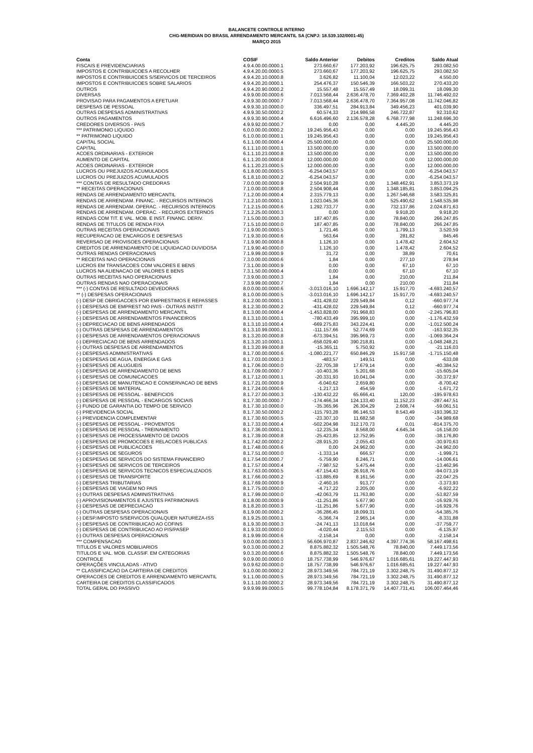BALANCETE CONTROLE INTERNO
CHG-MERIDIAN DO BRASIL ARRENDAMENTO MERCANTIL SA (CNPJ: 18.539.102/0001-45)
MARÇO 2015
| Conta | COSIF | Saldo Anterior | Debitos | Creditos | Saldo Atual |
| --- | --- | --- | --- | --- | --- |
| FISCAIS E PREVIDENCIARIAS | 4.9.4.00.00.0000.1 | 273.660,67 | 177.203,92 | 196.625,75 | 293.082,50 |
| IMPOSTOS E CONTRIBUICOES A RECOLHER | 4.9.4.20.00.0000.5 | 273.660,67 | 177.203,92 | 196.625,75 | 293.082,50 |
| IMPOSTOS E CONTRIBUICOES S/SERVICOS DE TERCEIROS | 4.9.4.20.10.0000.8 | 3.626,82 | 11.100,04 | 12.023,22 | 4.550,00 |
| IMPOSTOS E CONTRIBUICOES SOBRE SALARIOS | 4.9.4.20.20.0000.1 | 254.476,37 | 150.546,39 | 166.503,22 | 270.433,20 |
| OUTROS | 4.9.4.20.90.0000.2 | 15.557,48 | 15.557,49 | 18.099,31 | 18.099,30 |
| DIVERSAS | 4.9.9.00.00.0000.6 | 7.013.568,44 | 2.636.478,70 | 7.369.402,28 | 11.746.492,02 |
| PROVISAO PARA PAGAMENTOS A EFETUAR | 4.9.9.30.00.0000.7 | 7.013.568,44 | 2.636.478,70 | 7.364.957,08 | 11.742.046,82 |
| DESPESAS DE PESSOAL | 4.9.9.30.10.0000.0 | 336.497,51 | 284.913,84 | 349.456,23 | 401.039,90 |
| OUTRAS DESPESAS ADMINISTRATIVAS | 4.9.9.30.50.0000.2 | 60.574,33 | 214.986,58 | 246.722,87 | 92.310,62 |
| OUTROS PAGAMENTOS | 4.9.9.30.90.0000.4 | 6.616.496,60 | 2.136.578,28 | 6.768.777,98 | 11.248.696,30 |
| CREDORES DIVERSOS - PAIS | 4.9.9.92.00.0000.7 | 0,00 | 0,00 | 4.445,20 | 4.445,20 |
| *** PATRIMONIO LIQUIDO | 6.0.0.00.00.0000.2 | 19.245.956,43 | 0,00 | 0,00 | 19.245.956,43 |
| ** PATRIMONIO LIQUIDO | 6.1.0.00.00.0000.1 | 19.245.956,43 | 0,00 | 0,00 | 19.245.956,43 |
| CAPITAL SOCIAL | 6.1.1.00.00.0000.4 | 25.500.000,00 | 0,00 | 0,00 | 25.500.000,00 |
| CAPITAL | 6.1.1.10.00.0000.1 | 13.500.000,00 | 0,00 | 0,00 | 13.500.000,00 |
| ACOES ORDINARIAS - EXTERIOR | 6.1.1.10.23.0000.8 | 13.500.000,00 | 0,00 | 0,00 | 13.500.000,00 |
| AUMENTO DE CAPITAL | 6.1.1.20.00.0000.8 | 12.000.000,00 | 0,00 | 0,00 | 12.000.000,00 |
| ACOES ORDINARIAS - EXTERIOR | 6.1.1.20.23.0000.5 | 12.000.000,00 | 0,00 | 0,00 | 12.000.000,00 |
| LUCROS OU PREJUIZOS ACUMULADOS | 6.1.8.00.00.0000.5 | -6.254.043,57 | 0,00 | 0,00 | -6.254.043,57 |
| LUCROS OU PREJUIZOS ACUMULADOS | 6.1.8.10.00.0000.2 | -6.254.043,57 | 0,00 | 0,00 | -6.254.043,57 |
| *** CONTAS DE RESULTADO CREDORAS | 7.0.0.00.00.0000.9 | 2.504.910,28 | 0,00 | 1.348.462,91 | 3.853.373,19 |
| ** RECEITAS OPERACIONAIS | 7.1.0.00.00.0000.8 | 2.504.908,44 | 0,00 | 1.348.185,81 | 3.853.094,25 |
| RENDAS DE ARRENDAMENTO MERCANTIL | 7.1.2.00.00.0000.4 | 2.315.779,13 | 0,00 | 1.267.546,68 | 3.583.325,81 |
| RENDAS DE ARRENDAM. FINANC. - RECURSOS INTERNOS | 7.1.2.10.00.0000.1 | 1.023.045,36 | 0,00 | 525.490,62 | 1.548.535,98 |
| RENDAS DE ARRENDAM. OPERAC. - RECURSOS INTERNOS | 7.1.2.15.00.0000.6 | 1.292.733,77 | 0,00 | 732.137,86 | 2.024.871,63 |
| RENDAS DE ARRENDAM. OPERAC. - RECUROS EXTERNOS | 7.1.2.25.00.0000.3 | 0,00 | 0,00 | 9.918,20 | 9.918,20 |
| RENDAS COM TIT. E VAL. MOB. E INST. FINANC. DERIV. | 7.1.5.00.00.0000.3 | 187.407,85 | 0,00 | 78.840,00 | 266.247,85 |
| RENDAS DE TITULOS DE RENDA FIXA | 7.1.5.10.00.0000.0 | 187.407,85 | 0,00 | 78.840,00 | 266.247,85 |
| OUTRAS RECEITAS OPERACIONAIS | 7.1.9.00.00.0000.5 | 1.721,46 | 0,00 | 1.799,13 | 3.520,59 |
| RECUPERACAO DE ENCARGOS E DESPESAS | 7.1.9.30.00.0000.6 | 563,64 | 0,00 | 281,82 | 845,46 |
| REVERSAO DE PROVISOES OPERACIONAIS | 7.1.9.90.00.0000.8 | 1.126,10 | 0,00 | 1.478,42 | 2.604,52 |
| CREDITOS DE ARRENDAMENTO DE LIQUIDACAO DUVIDOSA | 7.1.9.90.40.0000.0 | 1.126,10 | 0,00 | 1.478,42 | 2.604,52 |
| OUTRAS RENDAS OPERACIONAIS | 7.1.9.99.00.0000.9 | 31,72 | 0,00 | 38,89 | 70,61 |
| ** RECEITAS NAO OPERACIONAIS | 7.3.0.00.00.0000.6 | 1,84 | 0,00 | 277,10 | 278,94 |
| LUCROS EM TRANSACOES COM VALORES E BENS | 7.3.1.00.00.0000.9 | 0,00 | 0,00 | 67,10 | 67,10 |
| LUCROS NA ALIENACAO DE VALORES E BENS | 7.3.1.50.00.0000.4 | 0,00 | 0,00 | 67,10 | 67,10 |
| OUTRAS RECEITAS NAO OPERACIONAIS | 7.3.9.00.00.0000.3 | 1,84 | 0,00 | 210,00 | 211,84 |
| OUTRAS RENDAS NAO OPERACIONAIS | 7.3.9.99.00.0000.7 | 1,84 | 0,00 | 210,00 | 211,84 |
| *** (-) CONTAS DE RESULTADO DEVEDORAS | 8.0.0.00.00.0000.6 | -3.013.016,10 | 1.696.142,17 | 15.917,70 | -4.693.240,57 |
| ** (-) DESPESAS OPERACIONAIS | 8.1.0.00.00.0000.5 | -3.013.016,10 | 1.696.142,17 | 15.917,70 | -4.693.240,57 |
| (-) DESP DE OBRIGACOES POR EMPRESTIMOS E REPASSES | 8.1.2.00.00.0000.1 | -431.428,02 | 229.549,84 | 0,12 | -660.977,74 |
| (-) DESPESAS DE EMPREST NO PAIS - OUTRAS INSTIT | 8.1.2.30.00.0000.2 | -431.428,02 | 229.549,84 | 0,12 | -660.977,74 |
| (-) DESPESAS DE ARRENDAMENTO MERCANTIL | 8.1.3.00.00.0000.4 | -1.453.828,00 | 791.968,83 | 0,00 | -2.245.796,83 |
| (-) DESPESAS DE ARRENDAMENTOS FINANCEIROS | 8.1.3.10.00.0000.1 | -780.433,49 | 395.999,10 | 0,00 | -1.176.432,59 |
| (-) DEPRECIACAO DE BENS ARRENDADOS | 8.1.3.10.10.0000.4 | -669.275,83 | 343.224,41 | 0,00 | -1.012.500,24 |
| (-) OUTRAS DESPESAS DE ARRENDAMENTOS | 8.1.3.10.99.0000.1 | -111.157,66 | 52.774,69 | 0,00 | -163.932,35 |
| (-) DESPESAS DE ARRENDAMENTOS OPERACIONAIS | 8.1.3.20.00.0000.8 | -673.394,51 | 395.969,73 | 0,00 | -1.069.364,24 |
| (-) DEPRECIACAO DE BENS ARRENDADOS | 8.1.3.20.10.0000.1 | -658.029,40 | 390.218,81 | 0,00 | -1.048.248,21 |
| (-) OUTRAS DESPESAS DE ARRENDAMENTOS | 8.1.3.20.99.0000.8 | -15.365,11 | 5.750,92 | 0,00 | -21.116,03 |
| (-) DESPESAS ADMINISTRATIVAS | 8.1.7.00.00.0000.6 | -1.080.221,77 | 650.846,29 | 15.917,58 | -1.715.150,48 |
| (-) DESPESAS DE AGUA, ENERGIA E GAS | 8.1.7.03.00.0000.3 | -483,57 | 149,51 | 0,00 | -633,08 |
| (-) DESPESAS DE ALUGUEIS | 8.1.7.06.00.0000.0 | -22.705,38 | 17.679,14 | 0,00 | -40.384,52 |
| (-) DESPESAS DE ARRENDAMENTO DE BENS | 8.1.7.09.00.0000.7 | -10.403,36 | 5.201,68 | 0,00 | -15.605,04 |
| (-) DESPESAS DE COMUNICACOES | 8.1.7.12.00.0000.1 | -20.331,93 | 10.041,04 | 0,00 | -30.372,97 |
| (-) DESPESAS DE MANUTENCAO E CONSERVACAO DE BENS | 8.1.7.21.00.0000.9 | -6.040,62 | 2.659,80 | 0,00 | -8.700,42 |
| (-) DESPESAS DE MATERIAL | 8.1.7.24.00.0000.6 | -1.217,13 | 454,59 | 0,00 | -1.671,72 |
| (-) DESPESAS DE PESSOAL - BENEFICIOS | 8.1.7.27.00.0000.3 | -130.432,22 | 65.666,41 | 120,00 | -195.978,63 |
| (-) DESPESAS DE PESSOAL - ENCARGOS SOCIAIS | 8.1.7.30.00.0000.7 | -174.466,34 | 124.133,40 | 11.152,23 | -287.447,51 |
| (-) FUNDO DE GARANTIA DO TEMPO DE SERVICO | 8.1.7.30.10.0000.0 | -35.365,96 | 26.304,29 | 2.608,74 | -59.061,51 |
| (-) PREVIDENCIA SOCIAL | 8.1.7.30.50.0000.2 | -115.793,28 | 86.146,53 | 8.543,49 | -193.396,32 |
| (-) PREVIDENCIA COMPLEMENTAR | 8.1.7.30.60.0000.5 | -23.307,10 | 11.682,58 | 0,00 | -34.989,68 |
| (-) DESPESAS DE PESSOAL - PROVENTOS | 8.1.7.33.00.0000.4 | -502.204,98 | 312.170,73 | 0,01 | -814.375,70 |
| (-) DESPESAS DE PESSOAL - TREINAMENTO | 8.1.7.36.00.0000.1 | -12.235,34 | 8.568,00 | 4.645,34 | -16.158,00 |
| (-) DESPESAS DE PROCESSAMENTO DE DADOS | 8.1.7.39.00.0000.8 | -25.423,85 | 12.752,95 | 0,00 | -38.176,80 |
| (-) DESPESAS DE PROMOCOES E RELACOES PUBLICAS | 8.1.7.42.00.0000.2 | -28.915,20 | 2.055,43 | 0,00 | -30.970,63 |
| (-) DESPESAS DE PUBLICACOES | 8.1.7.48.00.0000.6 | 0,00 | 24.962,00 | 0,00 | -24.962,00 |
| (-) DESPESAS DE SEGUROS | 8.1.7.51.00.0000.0 | -1.333,14 | 666,57 | 0,00 | -1.999,71 |
| (-) DESPESAS DE SERVICOS DO SISTEMA FINANCEIRO | 8.1.7.54.00.0000.7 | -5.759,90 | 8.246,71 | 0,00 | -14.006,61 |
| (-) DESPESAS DE SERVICOS DE TERCEIROS | 8.1.7.57.00.0000.4 | -7.987,52 | 5.475,44 | 0,00 | -13.462,96 |
| (-) DESPESAS DE SERVICOS TECNICOS ESPECIALIZADOS | 8.1.7.63.00.0000.5 | -67.154,43 | 26.918,76 | 0,00 | -94.073,19 |
| (-) DESPESAS DE TRANSPORTE | 8.1.7.66.00.0000.2 | -13.885,69 | 8.161,56 | 0,00 | -22.047,25 |
| (-) DESPESAS TRIBUTARIAS | 8.1.7.69.00.0000.9 | -2.460,16 | 913,77 | 0,00 | -3.373,93 |
| (-) DESPESAS DE VIAGEM NO PAIS | 8.1.7.75.00.0000.0 | -4.717,22 | 2.205,00 | 0,00 | -6.922,22 |
| (-) OUTRAS DESPESAS ADMINISTRATIVAS | 8.1.7.99.00.0000.0 | -42.063,79 | 11.763,80 | 0,00 | -53.827,59 |
| (-) APROVISIONAMENTOS E AJUSTES PATRIMONIAIS | 8.1.8.00.00.0000.9 | -11.251,86 | 5.677,90 | 0,00 | -16.929,76 |
| (-) DESPESAS DE DEPRECIACAO | 8.1.8.20.00.0000.3 | -11.251,86 | 5.677,90 | 0,00 | -16.929,76 |
| (-) OUTRAS DESPESAS OPERACIONAIS | 8.1.9.00.00.0000.2 | -36.286,45 | 18.099,31 | 0,00 | -54.385,76 |
| (-) DESP.IMPOSTO S/SERVICOS QUALQUER NATUREZA-ISS | 8.1.9.25.00.0000.1 | -5.366,74 | 2.965,14 | 0,00 | -8.331,88 |
| (-) DESPESAS DE CONTRIBUICAO AO COFINS | 8.1.9.30.00.0000.3 | -24.741,13 | 13.018,64 | 0,00 | -37.759,77 |
| (-) DESPESAS DE CONTRIBUICAO AO PIS/PASEP | 8.1.9.33.00.0000.0 | -4.020,44 | 2.115,53 | 0,00 | -6.135,97 |
| (-) OUTRAS DESPESAS OPERACIONAIS | 8.1.9.99.00.0000.6 | -2.158,14 | 0,00 | 0,00 | -2.158,14 |
| *** COMPENSACAO | 9.0.0.00.00.0000.3 | 56.606.970,87 | 2.837.246,62 | 4.397.774,36 | 58.167.498,61 |
| TITULOS E VALORES MOBILIARIOS | 9.0.3.00.00.0000.2 | 8.875.882,32 | 1.505.548,76 | 78.840,00 | 7.449.173,56 |
| TITULOS E VAL. MOB. CLASSIF. EM CATEGORIAS | 9.0.3.20.00.0000.6 | 8.875.882,32 | 1.505.548,76 | 78.840,00 | 7.449.173,56 |
| CONTROLE | 9.0.9.00.00.0000.0 | 18.757.738,99 | 546.976,67 | 1.016.685,61 | 19.227.447,93 |
| OPERAÇÕES VINCULADAS - ATIVO | 9.0.9.62.00.0000.0 | 18.757.738,99 | 546.976,67 | 1.016.685,61 | 19.227.447,93 |
| ** CLASSIFICACAO DA CARTEIRA DE CREDITOS | 9.1.0.00.00.0000.2 | 28.973.349,56 | 784.721,19 | 3.302.248,75 | 31.490.877,12 |
| OPERACOES DE CREDITOS E ARRENDAMENTO MERCANTIL | 9.1.1.00.00.0000.5 | 28.973.349,56 | 784.721,19 | 3.302.248,75 | 31.490.877,12 |
| CARTEIRA DE CREDITOS CLASSIFICADOS | 9.1.1.10.00.0000.2 | 28.973.349,56 | 784.721,19 | 3.302.248,75 | 31.490.877,12 |
| TOTAL GERAL DO PASSIVO | 9.9.9.99.99.0000.5 | 99.778.104,84 | 8.178.371,79 | 14.407.731,41 | 106.007.464,46 |